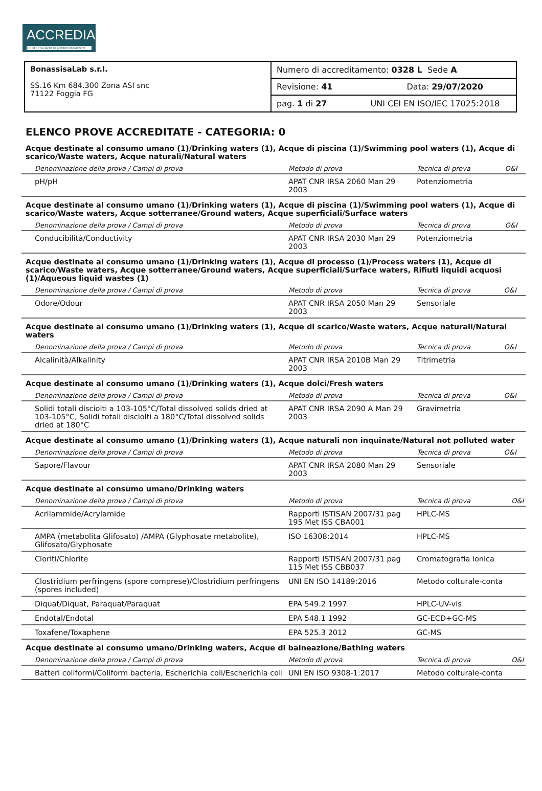ACCREDIA
L'ENTE ITALIANO DI ACCREDITAMENTO
| BonassisaLab s.r.l. SS.16 Km 684.300 Zona ASI snc 71122 Foggia FG | Numero di accreditamento: 0328 L Sede A |
| | Revisione: 41 Data: 29/07/2020 |
| | pag. 1 di 27 UNI CEI EN ISO/IEC 17025:2018 |
ELENCO PROVE ACCREDITATE - CATEGORIA: 0
Acque destinate al consumo umano (1)/Drinking waters (1), Acque di piscina (1)/Swimming pool waters (1), Acque di scarico/Waste waters, Acque naturali/Natural waters
| Denominazione della prova / Campi di prova | Metodo di prova | Tecnica di prova | O&I |
| --- | --- | --- | --- |
| pH/pH | APAT CNR IRSA 2060 Man 29 2003 | Potenziometria | |
Acque destinate al consumo umano (1)/Drinking waters (1), Acque di piscina (1)/Swimming pool waters (1), Acque di scarico/Waste waters, Acque sotterranee/Ground waters, Acque superficiali/Surface waters
| Denominazione della prova / Campi di prova | Metodo di prova | Tecnica di prova | O&I |
| --- | --- | --- | --- |
| Conducibilità/Conductivity | APAT CNR IRSA 2030 Man 29 2003 | Potenziometria | |
Acque destinate al consumo umano (1)/Drinking waters (1), Acque di processo (1)/Process waters (1), Acque di scarico/Waste waters, Acque sotterranee/Ground waters, Acque superficiali/Surface waters, Rifiuti liquidi acquosi (1)/Aqueous liquid wastes (1)
| Denominazione della prova / Campi di prova | Metodo di prova | Tecnica di prova | O&I |
| --- | --- | --- | --- |
| Odore/Odour | APAT CNR IRSA 2050 Man 29 2003 | Sensoriale | |
Acque destinate al consumo umano (1)/Drinking waters (1), Acque di scarico/Waste waters, Acque naturali/Natural waters
| Denominazione della prova / Campi di prova | Metodo di prova | Tecnica di prova | O&I |
| --- | --- | --- | --- |
| Alcalinità/Alkalinity | APAT CNR IRSA 2010B Man 29 2003 | Titrimetria | |
Acque destinate al consumo umano (1)/Drinking waters (1), Acque dolci/Fresh waters
| Denominazione della prova / Campi di prova | Metodo di prova | Tecnica di prova | O&I |
| --- | --- | --- | --- |
| Solidi totali disciolti a 103-105°C/Total dissolved solids dried at 103-105°C, Solidi totali disciolti a 180°C/Total dissolved solids dried at 180°C | APAT CNR IRSA 2090 A Man 29 2003 | Gravimetria | |
Acque destinate al consumo umano (1)/Drinking waters (1), Acque naturali non inquinate/Natural not polluted water
| Denominazione della prova / Campi di prova | Metodo di prova | Tecnica di prova | O&I |
| --- | --- | --- | --- |
| Sapore/Flavour | APAT CNR IRSA 2080 Man 29 2003 | Sensoriale | |
Acque destinate al consumo umano/Drinking waters
| Denominazione della prova / Campi di prova | Metodo di prova | Tecnica di prova | O&I |
| --- | --- | --- | --- |
| Acrilammide/Acrylamide | Rapporti ISTISAN 2007/31 pag 195 Met ISS CBA001 | HPLC-MS | |
| AMPA (metabolita Glifosato) /AMPA (Glyphosate metabolite), Glifosato/Glyphosate | ISO 16308:2014 | HPLC-MS | |
| Cloriti/Chlorite | Rapporti ISTISAN 2007/31 pag 115 Met ISS CBB037 | Cromatografia ionica | |
| Clostridium perfringens (spore comprese)/Clostridium perfringens (spores included) | UNI EN ISO 14189:2016 | Metodo colturale-conta | |
| Diquat/Diquat, Paraquat/Paraquat | EPA 549.2 1997 | HPLC-UV-vis | |
| Endotal/Endotal | EPA 548.1 1992 | GC-ECD+GC-MS | |
| Toxafene/Toxaphene | EPA 525.3 2012 | GC-MS | |
Acque destinate al consumo umano/Drinking waters, Acque di balneazione/Bathing waters
| Denominazione della prova / Campi di prova | Metodo di prova | Tecnica di prova | O&I |
| --- | --- | --- | --- |
| Batteri coliformi/Coliform bacteria, Escherichia coli/Escherichia coli | UNI EN ISO 9308-1:2017 | Metodo colturale-conta | |